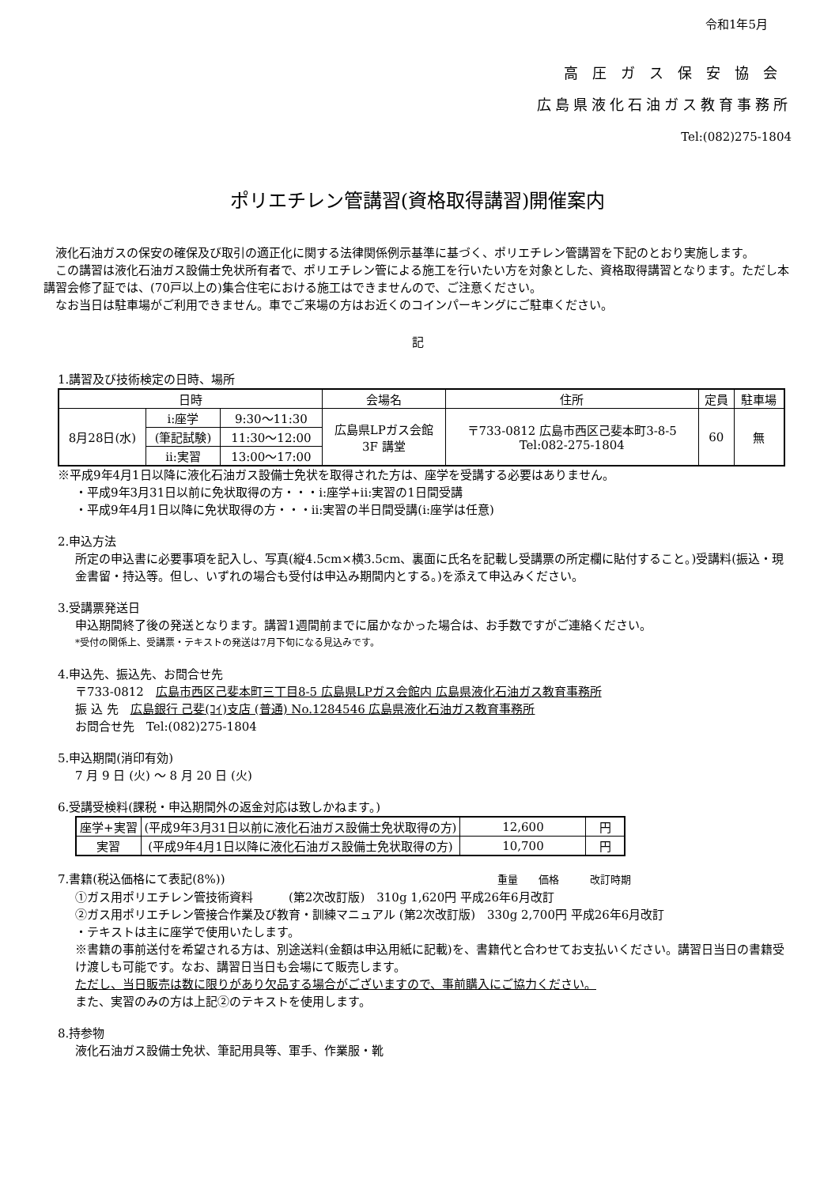令和1年5月
高圧ガス保安協会
広島県液化石油ガス教育事務所
Tel:(082)275-1804
ポリエチレン管講習(資格取得講習)開催案内
　液化石油ガスの保安の確保及び取引の適正化に関する法律関係例示基準に基づく、ポリエチレン管講習を下記のとおり実施します。
　この講習は液化石油ガス設備士免状所有者で、ポリエチレン管による施工を行いたい方を対象とした、資格取得講習となります。ただし本講習会修了証では、(70戸以上の)集合住宅における施工はできませんので、ご注意ください。
　なお当日は駐車場がご利用できません。車でご来場の方はお近くのコインパーキングにご駐車ください。
記
1.講習及び技術検定の日時、場所
| 日時 | | | 会場名 | 住所 | 定員 | 駐車場 |
| --- | --- | --- | --- | --- | --- | --- |
| 8月28日(水) | i:座学 | 9:30～11:30 | 広島県LPガス会館 3F 講堂 | 〒733-0812 広島市西区己斐本町3-8-5 Tel:082-275-1804 | 60 | 無 |
| | (筆記試験) | 11:30～12:00 | | | | |
| | ii:実習 | 13:00～17:00 | | | | |
※平成9年4月1日以降に液化石油ガス設備士免状を取得された方は、座学を受講する必要はありません。
・平成9年3月31日以前に免状取得の方・・・i:座学+ii:実習の1日間受講
・平成9年4月1日以降に免状取得の方・・・ii:実習の半日間受講(i:座学は任意)
2.申込方法
所定の申込書に必要事項を記入し、写真(縦4.5cm×横3.5cm、裏面に氏名を記載し受講票の所定欄に貼付すること。)受講料(振込・現金書留・持込等。但し、いずれの場合も受付は申込み期間内とする。)を添えて申込みください。
3.受講票発送日
申込期間終了後の発送となります。講習1週間前までに届かなかった場合は、お手数ですがご連絡ください。
*受付の関係上、受講票・テキストの発送は7月下旬になる見込みです。
4.申込先、振込先、お問合せ先
〒733-0812　広島市西区己斐本町三丁目8-5 広島県LPガス会館内 広島県液化石油ガス教育事務所
振 込 先　広島銀行 己斐(ｺｲ)支店 (普通) No.1284546 広島県液化石油ガス教育事務所
お問合せ先　Tel:(082)275-1804
5.申込期間(消印有効)
7 月 9 日 (火) ～ 8 月 20 日 (火)
6.受講受検料(課税・申込期間外の返金対応は致しかねます。)
| 座学+実習 | (平成9年3月31日以前に液化石油ガス設備士免状取得の方) | 12,600 | 円 |
| 実習 | (平成9年4月1日以降に液化石油ガス設備士免状取得の方) | 10,700 | 円 |
7.書籍(税込価格にて表記(8%)) 重量　　価格　　　改訂時期
①ガス用ポリエチレン管技術資料　　　(第2次改訂版)　310g 1,620円 平成26年6月改訂
②ガス用ポリエチレン管接合作業及び教育・訓練マニュアル (第2次改訂版)　330g 2,700円 平成26年6月改訂
・テキストは主に座学で使用いたします。
※書籍の事前送付を希望される方は、別途送料(金額は申込用紙に記載)を、書籍代と合わせてお支払いください。講習日当日の書籍受け渡しも可能です。なお、講習日当日も会場にて販売します。
ただし、当日販売は数に限りがあり欠品する場合がございますので、事前購入にご協力ください。
また、実習のみの方は上記②のテキストを使用します。
8.持参物
液化石油ガス設備士免状、筆記用具等、軍手、作業服・靴